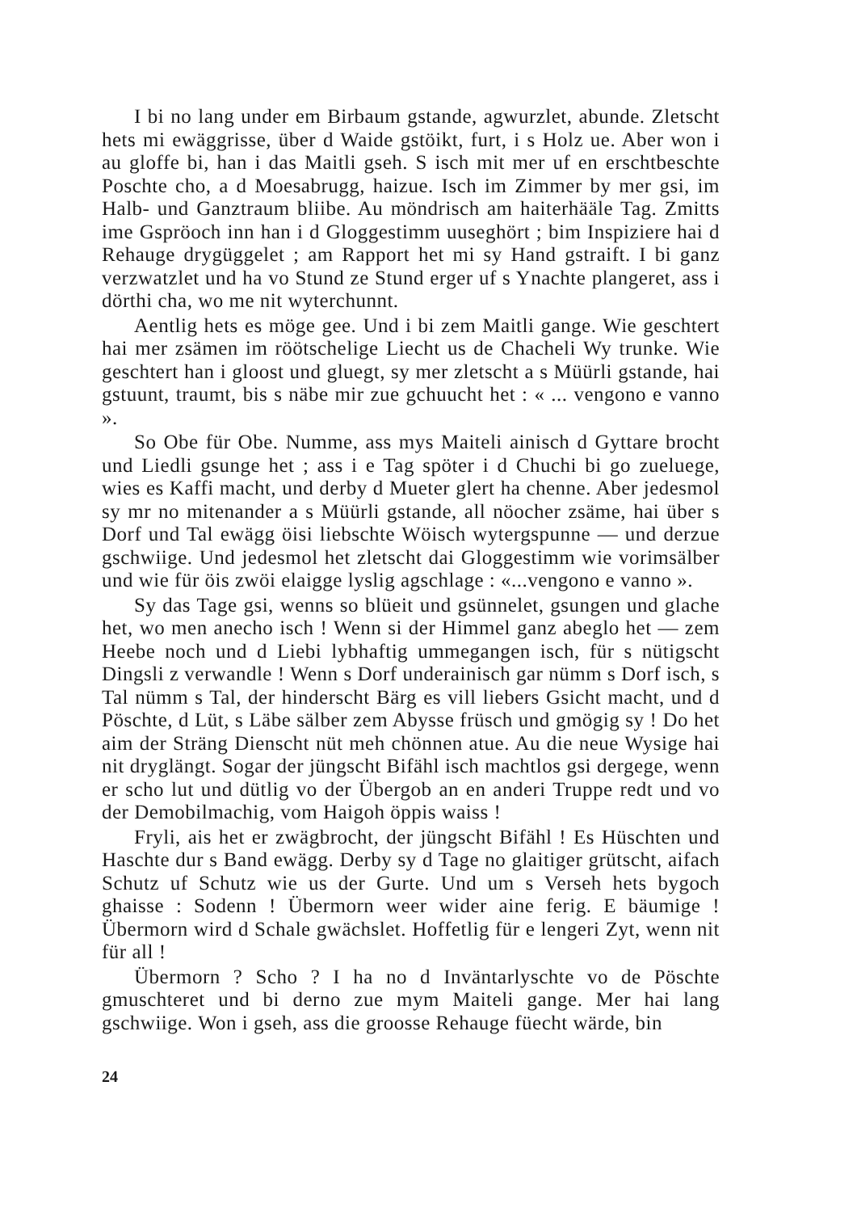I bi no lang under em Birbaum gstande, agwurzlet, abunde. Zletscht hets mi ewäggrisse, über d Waide gstöikt, furt, i s Holz ue. Aber won i au gloffe bi, han i das Maitli gseh. S isch mit mer uf en erschtbeschte Poschte cho, a d Moesabrugg, haizue. Isch im Zimmer by mer gsi, im Halb- und Ganztraum bliibe. Au möndrisch am haiterhääle Tag. Zmitts ime Gspröoch inn han i d Gloggestimm uuseghört ; bim Inspiziere hai d Rehauge drygüggelet ; am Rapport het mi sy Hand gstraift. I bi ganz verzwatzlet und ha vo Stund ze Stund erger uf s Ynachte plangeret, ass i dörthi cha, wo me nit wyterchunnt.
Aentlig hets es möge gee. Und i bi zem Maitli gange. Wie geschtert hai mer zsämen im röötschelige Liecht us de Chacheli Wy trunke. Wie geschtert han i gloost und gluegt, sy mer zletscht a s Müürli gstande, hai gstuunt, traumt, bis s näbe mir zue gchuucht het : « ... vengono e vanno ».
So Obe für Obe. Numme, ass mys Maiteli ainisch d Gyttare brocht und Liedli gsunge het ; ass i e Tag spöter i d Chuchi bi go zueluege, wies es Kaffi macht, und derby d Mueter glert ha chenne. Aber jedesmol sy mr no mitenander a s Müürli gstande, all nöocher zsäme, hai über s Dorf und Tal ewägg öisi liebschte Wöisch wytergspunne — und derzue gschwiige. Und jedesmol het zletscht dai Gloggestimm wie vorimsälber und wie für öis zwöi elaigge lyslig agschlage : «...vengono e vanno ».
Sy das Tage gsi, wenns so blüeit und gsünnelet, gsungen und glache het, wo men anecho isch ! Wenn si der Himmel ganz abeglo het — zem Heebe noch und d Liebi lybhaftig ummegangen isch, für s nütigscht Dingsli z verwandle ! Wenn s Dorf underainisch gar nümm s Dorf isch, s Tal nümm s Tal, der hinderscht Bärg es vill liebers Gsicht macht, und d Pöschte, d Lüt, s Läbe sälber zem Abysse früsch und gmögig sy ! Do het aim der Sträng Dienscht nüt meh chönnen atue. Au die neue Wysige hai nit dryglängt. Sogar der jüngscht Bifähl isch machtlos gsi dergege, wenn er scho lut und dütlig vo der Übergob an en anderi Truppe redt und vo der Demobilmachig, vom Haigoh öppis waiss !
Fryli, ais het er zwägbrocht, der jüngscht Bifähl ! Es Hüschten und Haschte dur s Band ewägg. Derby sy d Tage no glaitiger grütscht, aifach Schutz uf Schutz wie us der Gurte. Und um s Verseh hets bygoch ghaisse : Sodenn ! Übermorn weer wider aine ferig. E bäumige ! Übermorn wird d Schale gwächslet. Hoffetlig für e lengeri Zyt, wenn nit für all !
Übermorn ? Scho ? I ha no d Inväntarlyschte vo de Pöschte gmuschteret und bi derno zue mym Maiteli gange. Mer hai lang gschwiige. Won i gseh, ass die groosse Rehauge füecht wärde, bin
24